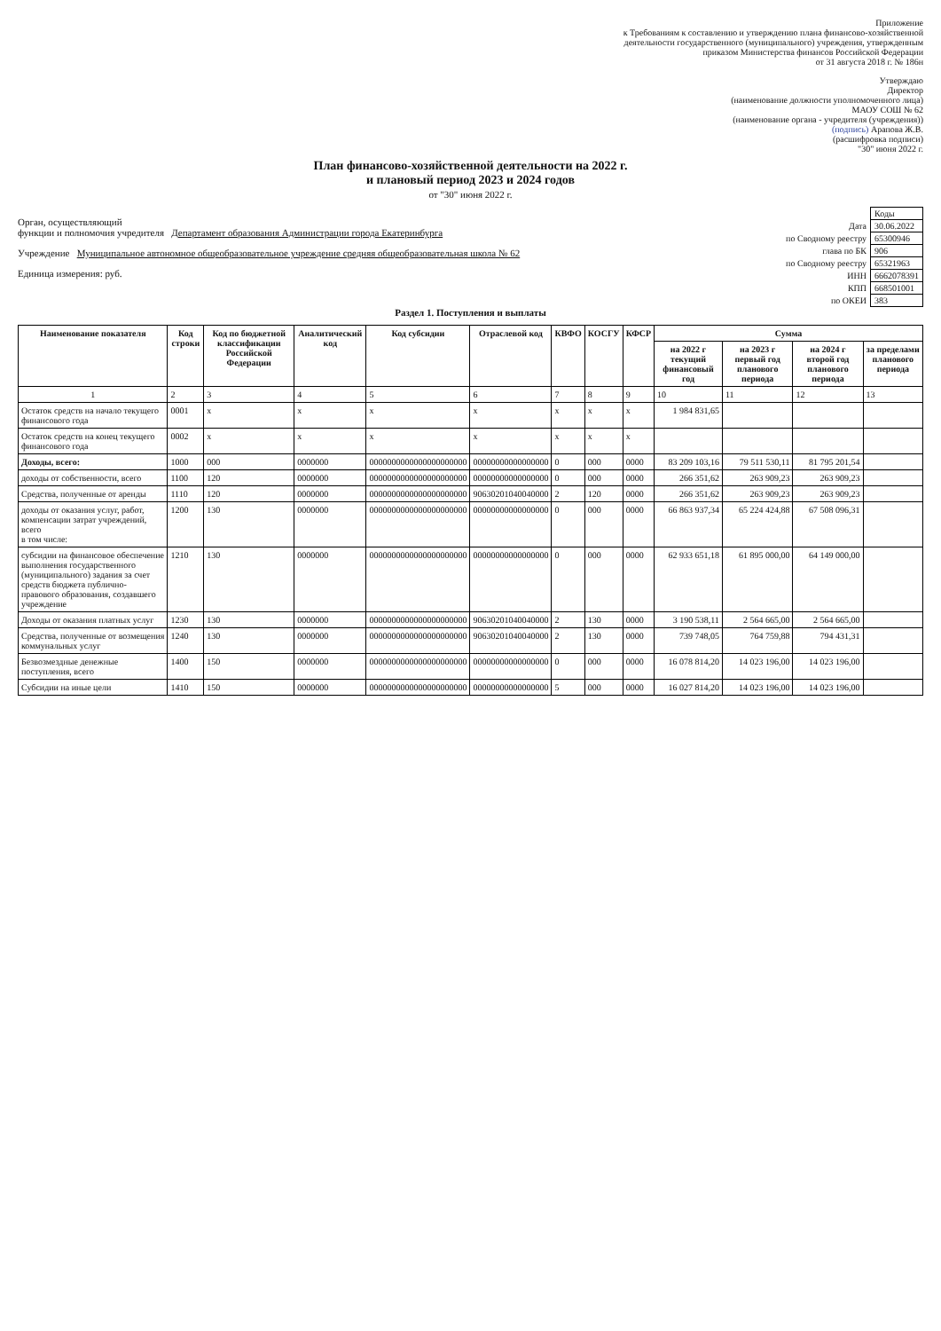Приложение
к Требованиям к составлению и утверждению плана финансово-хозяйственной
деятельности государственного (муниципального) учреждения, утвержденным
приказом Министерства финансов Российской Федерации
от 31 августа 2018 г. № 186н
Утверждаю
Директор
(наименование должности уполномоченного лица)
МАОУ СОШ № 62
(наименование органа - учредителя (учреждения))
(подпись) Арапова Ж.В.
(расшифровка подписи)
"30" июня 2022 г.
План финансово-хозяйственной деятельности на 2022 г.
и плановый период 2023 и 2024 годов
от "30" июня 2022 г.
Орган, осуществляющий
функции и полномочия учредителя Департамент образования Администрации города Екатеринбурга
Учреждение Муниципальное автономное общеобразовательное учреждение средняя общеобразовательная школа № 62
Единица измерения: руб.
| | Коды |
| Дата | 30.06.2022 |
| по Сводному реестру | 65300946 |
| глава по БК | 906 |
| по Сводному реестру | 65321963 |
| ИНН | 6662078391 |
| КПП | 668501001 |
| по ОКЕИ | 383 |
Раздел 1. Поступления и выплаты
| Наименование показателя | Код строки | Код по бюджетной классификации Российской Федерации | Аналитический код | Код субсидии | Отраслевой код | КВФО | КОСГУ | КФСР | Сумма | | | |
| --- | --- | --- | --- | --- | --- | --- | --- | --- | --- | --- | --- | --- |
| | | | | | | | | | на 2022 г текущий финансовый год | на 2023 г первый год планового периода | на 2024 г второй год планового периода | за пределами планового периода |
| 1 | 2 | 3 | 4 | 5 | 6 | 7 | 8 | 9 | 10 | 11 | 12 | 13 |
| Остаток средств на начало текущего финансового года | 0001 | x | x | x | x | x | x | x | 1 984 831,65 | | | |
| Остаток средств на конец текущего финансового года | 0002 | x | x | x | x | x | x | x | | | | |
| Доходы, всего: | 1000 | 000 | 0000000 | 0000000000000000000000 | 00000000000000000 | 0 | 000 | 0000 | 83 209 103,16 | 79 511 530,11 | 81 795 201,54 | |
| доходы от собственности, всего | 1100 | 120 | 0000000 | 0000000000000000000000 | 00000000000000000 | 0 | 000 | 0000 | 266 351,62 | 263 909,23 | 263 909,23 | |
| Средства, полученные от аренды | 1110 | 120 | 0000000 | 0000000000000000000000 | 90630201040040000 | 2 | 120 | 0000 | 266 351,62 | 263 909,23 | 263 909,23 | |
| доходы от оказания услуг, работ, компенсации затрат учреждений, всего в том числе: | 1200 | 130 | 0000000 | 0000000000000000000000 | 00000000000000000 | 0 | 000 | 0000 | 66 863 937,34 | 65 224 424,88 | 67 508 096,31 | |
| субсидии на финансовое обеспечение выполнения государственного (муниципального) задания за счет средств бюджета публично-правового образования, создавшего учреждение | 1210 | 130 | 0000000 | 0000000000000000000000 | 00000000000000000 | 0 | 000 | 0000 | 62 933 651,18 | 61 895 000,00 | 64 149 000,00 | |
| Доходы от оказания платных услуг | 1230 | 130 | 0000000 | 0000000000000000000000 | 90630201040040000 | 2 | 130 | 0000 | 3 190 538,11 | 2 564 665,00 | 2 564 665,00 | |
| Средства, полученные от возмещения коммунальных услуг | 1240 | 130 | 0000000 | 0000000000000000000000 | 90630201040040000 | 2 | 130 | 0000 | 739 748,05 | 764 759,88 | 794 431,31 | |
| Безвозмездные денежные поступления, всего | 1400 | 150 | 0000000 | 0000000000000000000000 | 00000000000000000 | 0 | 000 | 0000 | 16 078 814,20 | 14 023 196,00 | 14 023 196,00 | |
| Субсидии на иные цели | 1410 | 150 | 0000000 | 0000000000000000000000 | 00000000000000000 | 5 | 000 | 0000 | 16 027 814,20 | 14 023 196,00 | 14 023 196,00 | |